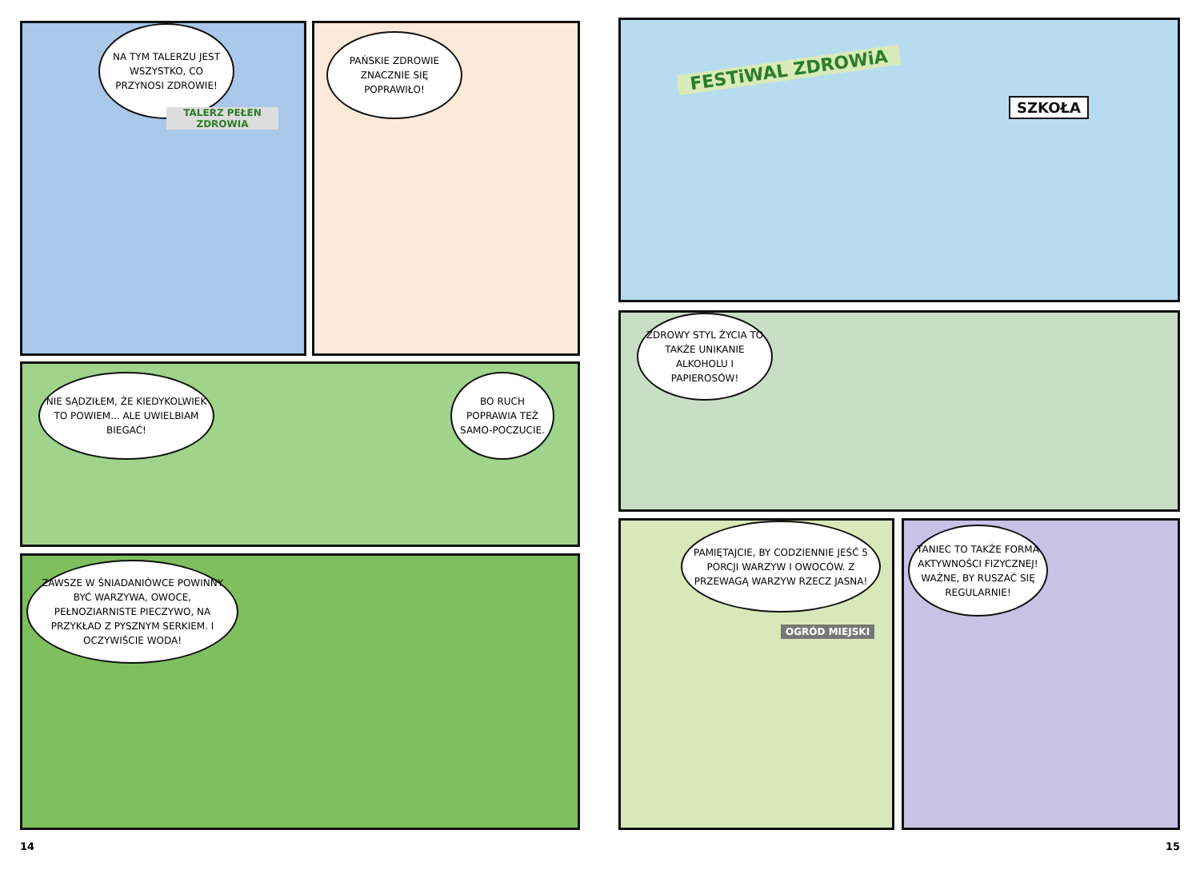NA TYM TALERZU JEST WSZYSTKO, CO PRZYNOSI ZDROWIE!
TALERZ PEŁEN ZDROWIA
PAŃSKIE ZDROWIE ZNACZNIE SIĘ POPRAWIŁO!
NIE SĄDZIŁEM, ŻE KIEDYKOLWIEK TO POWIEM... ALE UWIELBIAM BIEGAĆ!
BO RUCH POPRAWIA TEŻ SAMO-POCZUCIE.
ZAWSZE W ŚNIADANIÓWCE POWINNY BYĆ WARZYWA, OWOCE, PEŁNOZIARNISTE PIECZYWO, NA PRZYKŁAD Z PYSZNYM SERKIEM. I OCZYWIŚCIE WODA!
FESTiWAL ZDROWiA
SZKOŁA
ZDROWY STYL ŻYCIA TO TAKŻE UNIKANIE ALKOHOLU I PAPIEROSÓW!
PAMIĘTAJCIE, BY CODZIENNIE JEŚĆ 5 PORCJI WARZYW I OWOCÓW. Z PRZEWAGĄ WARZYW RZECZ JASNA!
OGRÓD MIEJSKI
TANIEC TO TAKŻE FORMA AKTYWNOŚCI FIZYCZNEJ! WAŻNE, BY RUSZAĆ SIĘ REGULARNIE!
14 15